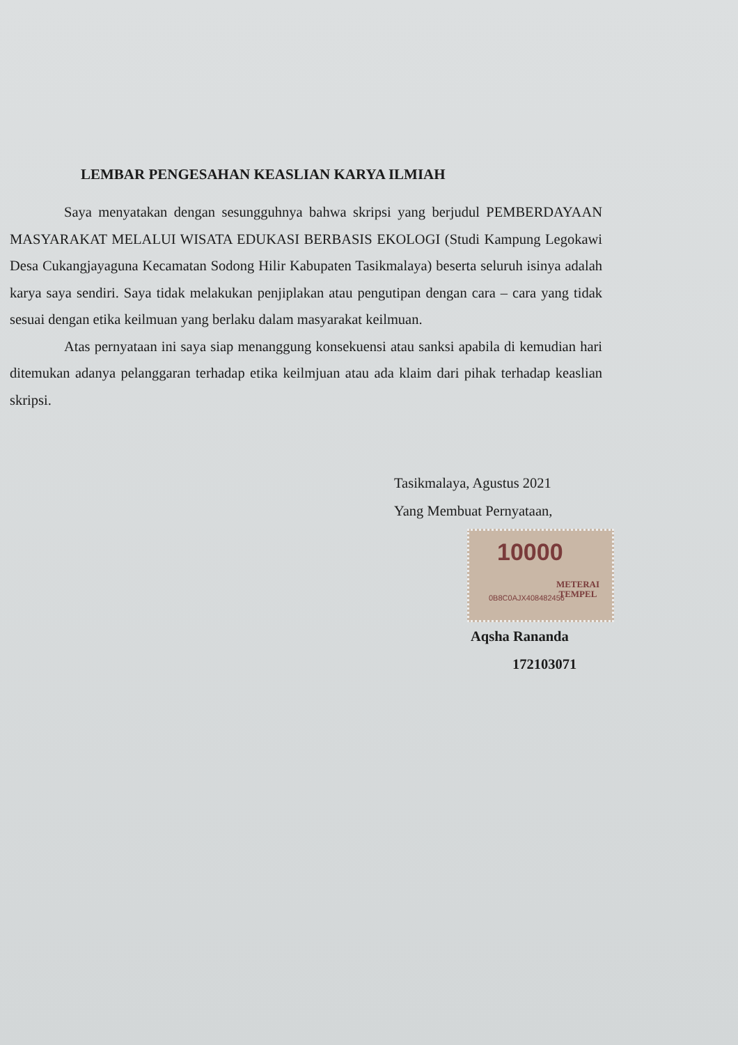LEMBAR PENGESAHAN KEASLIAN KARYA ILMIAH
Saya menyatakan dengan sesungguhnya bahwa skripsi yang berjudul PEMBERDAYAAN MASYARAKAT MELALUI WISATA EDUKASI BERBASIS EKOLOGI (Studi Kampung Legokawi Desa Cukangjayaguna Kecamatan Sodong Hilir Kabupaten Tasikmalaya) beserta seluruh isinya adalah karya saya sendiri. Saya tidak melakukan penjiplakan atau pengutipan dengan cara – cara yang tidak sesuai dengan etika keilmuan yang berlaku dalam masyarakat keilmuan.
Atas pernyataan ini saya siap menanggung konsekuensi atau sanksi apabila di kemudian hari ditemukan adanya pelanggaran terhadap etika keilmjuan atau ada klaim dari pihak terhadap keaslian skripsi.
Tasikmalaya, Agustus 2021
Yang Membuat Pernyataan,
10000
METERAI
TEMPEL
0B8C0AJX408482456
Aqsha Rananda
172103071